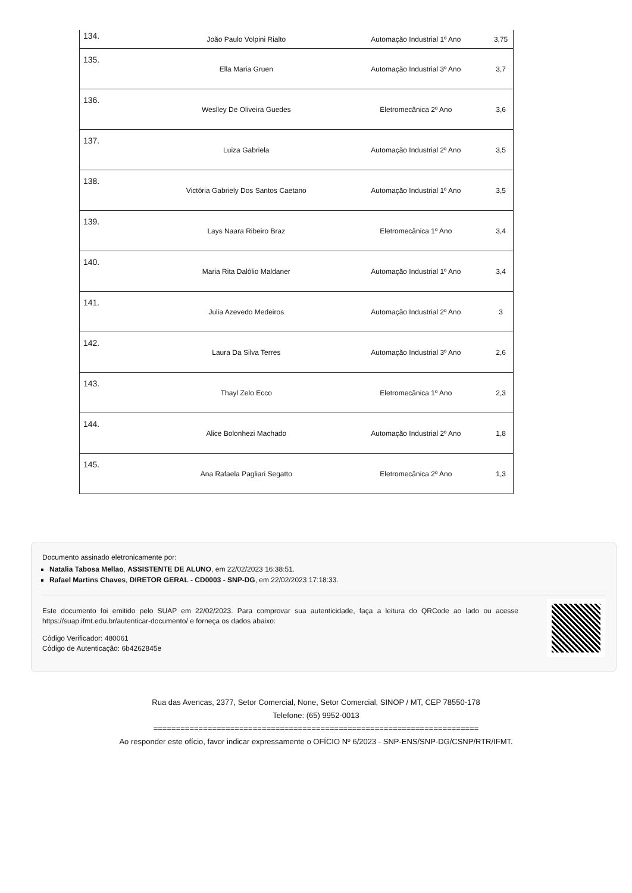| 134. | João Paulo Volpini Rialto | Automação Industrial 1º Ano | 3,75 |
| 135. | Ella Maria Gruen | Automação Industrial 3º Ano | 3,7 |
| 136. | Weslley De Oliveira Guedes | Eletromecânica 2º Ano | 3,6 |
| 137. | Luiza Gabriela | Automação Industrial 2º Ano | 3,5 |
| 138. | Victória Gabriely Dos Santos Caetano | Automação Industrial 1º Ano | 3,5 |
| 139. | Lays Naara Ribeiro Braz | Eletromecânica 1º Ano | 3,4 |
| 140. | Maria Rita Dalólio Maldaner | Automação Industrial 1º Ano | 3,4 |
| 141. | Julia Azevedo Medeiros | Automação Industrial 2º Ano | 3 |
| 142. | Laura Da Silva Terres | Automação Industrial 3º Ano | 2,6 |
| 143. | Thayl Zelo Ecco | Eletromecânica 1º Ano | 2,3 |
| 144. | Alice Bolonhezi Machado | Automação Industrial 2º Ano | 1,8 |
| 145. | Ana Rafaela Pagliari Segatto | Eletromecânica 2º Ano | 1,3 |
Documento assinado eletronicamente por:
Natalia Tabosa Mellao, ASSISTENTE DE ALUNO, em 22/02/2023 16:38:51.
Rafael Martins Chaves, DIRETOR GERAL - CD0003 - SNP-DG, em 22/02/2023 17:18:33.
Este documento foi emitido pelo SUAP em 22/02/2023. Para comprovar sua autenticidade, faça a leitura do QRCode ao lado ou acesse https://suap.ifmt.edu.br/autenticar-documento/ e forneça os dados abaixo:
Código Verificador: 480061
Código de Autenticação: 6b4262845e
Rua das Avencas, 2377, Setor Comercial, None, Setor Comercial, SINOP / MT, CEP 78550-178
Telefone: (65) 9952-0013
========================================================================
Ao responder este ofício, favor indicar expressamente o OFÍCIO Nº 6/2023 - SNP-ENS/SNP-DG/CSNP/RTR/IFMT.